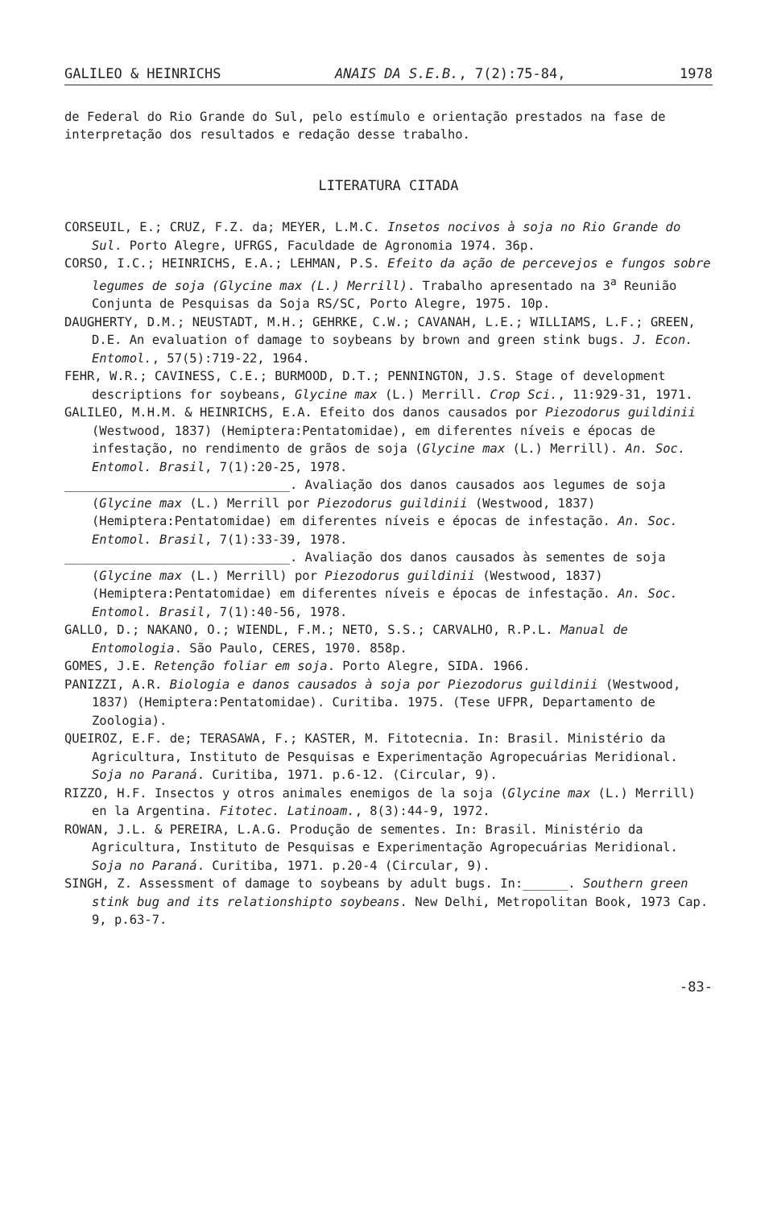GALILEO & HEINRICHS ANAIS DA S.E.B., 7(2):75-84, 1978
de Federal do Rio Grande do Sul, pelo estímulo e orientação prestados na fase de interpretação dos resultados e redação desse trabalho.
LITERATURA CITADA
CORSEUIL, E.; CRUZ, F.Z. da; MEYER, L.M.C. Insetos nocivos à soja no Rio Grande do Sul. Porto Alegre, UFRGS, Faculdade de Agronomia 1974. 36p.
CORSO, I.C.; HEINRICHS, E.A.; LEHMAN, P.S. Efeito da ação de percevejos e fungos sobre legumes de soja (Glycine max (L.) Merrill). Trabalho apresentado na 3<sup>a</sup> Reunião Conjunta de Pesquisas da Soja RS/SC, Porto Alegre, 1975. 10p.
DAUGHERTY, D.M.; NEUSTADT, M.H.; GEHRKE, C.W.; CAVANAH, L.E.; WILLIAMS, L.F.; GREEN, D.E. An evaluation of damage to soybeans by brown and green stink bugs. J. Econ. Entomol., 57(5):719-22, 1964.
FEHR, W.R.; CAVINESS, C.E.; BURMOOD, D.T.; PENNINGTON, J.S. Stage of development descriptions for soybeans, Glycine max (L.) Merrill. Crop Sci., 11:929-31, 1971.
GALILEO, M.H.M. & HEINRICHS, E.A. Efeito dos danos causados por Piezodorus guildinii (Westwood, 1837) (Hemiptera:Pentatomidae), em diferentes níveis e épocas de infestação, no rendimento de grãos de soja (Glycine max (L.) Merrill). An. Soc. Entomol. Brasil, 7(1):20-25, 1978.
______________________________. Avaliação dos danos causados aos legumes de soja (Glycine max (L.) Merrill por Piezodorus guildinii (Westwood, 1837) (Hemiptera:Pentatomidae) em diferentes níveis e épocas de infestação. An. Soc. Entomol. Brasil, 7(1):33-39, 1978.
______________________________. Avaliação dos danos causados às sementes de soja (Glycine max (L.) Merrill) por Piezodorus guildinii (Westwood, 1837) (Hemiptera:Pentatomidae) em diferentes níveis e épocas de infestação. An. Soc. Entomol. Brasil, 7(1):40-56, 1978.
GALLO, D.; NAKANO, O.; WIENDL, F.M.; NETO, S.S.; CARVALHO, R.P.L. Manual de Entomologia. São Paulo, CERES, 1970. 858p.
GOMES, J.E. Retenção foliar em soja. Porto Alegre, SIDA. 1966.
PANIZZI, A.R. Biologia e danos causados à soja por Piezodorus guildinii (Westwood, 1837) (Hemiptera:Pentatomidae). Curitiba. 1975. (Tese UFPR, Departamento de Zoologia).
QUEIROZ, E.F. de; TERASAWA, F.; KASTER, M. Fitotecnia. In: Brasil. Ministério da Agricultura, Instituto de Pesquisas e Experimentação Agropecuárias Meridional. Soja no Paraná. Curitiba, 1971. p.6-12. (Circular, 9).
RIZZO, H.F. Insectos y otros animales enemigos de la soja (Glycine max (L.) Merrill) en la Argentina. Fitotec. Latinoam., 8(3):44-9, 1972.
ROWAN, J.L. & PEREIRA, L.A.G. Produção de sementes. In: Brasil. Ministério da Agricultura, Instituto de Pesquisas e Experimentação Agropecuárias Meridional. Soja no Paraná. Curitiba, 1971. p.20-4 (Circular, 9).
SINGH, Z. Assessment of damage to soybeans by adult bugs. In:______. Southern green stink bug and its relationshipto soybeans. New Delhi, Metropolitan Book, 1973 Cap. 9, p.63-7.
-83-